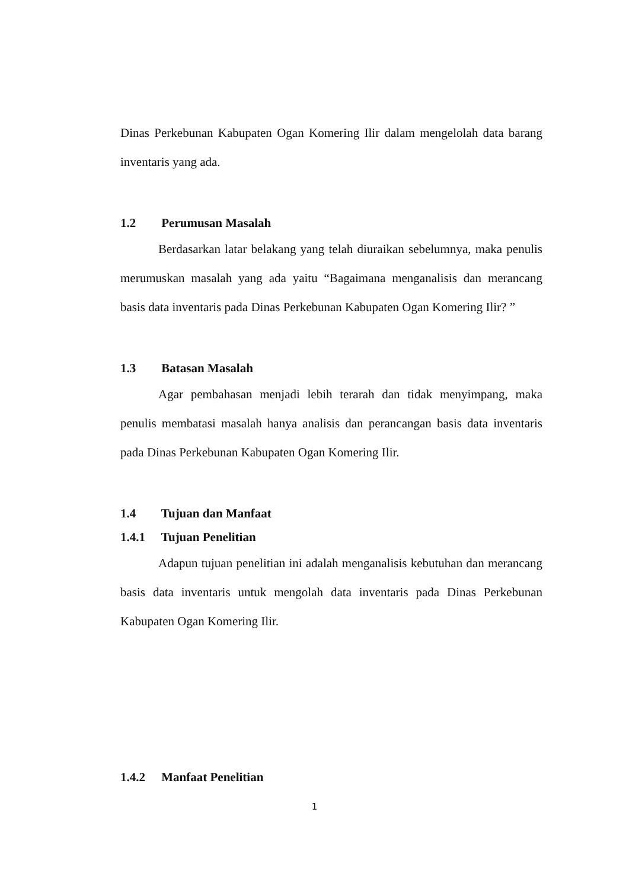Dinas Perkebunan Kabupaten Ogan Komering Ilir dalam mengelolah data barang inventaris yang ada.
1.2 Perumusan Masalah
Berdasarkan latar belakang yang telah diuraikan sebelumnya, maka penulis merumuskan masalah yang ada yaitu “Bagaimana menganalisis dan merancang basis data inventaris pada Dinas Perkebunan Kabupaten Ogan Komering Ilir? ”
1.3 Batasan Masalah
Agar pembahasan menjadi lebih terarah dan tidak menyimpang, maka penulis membatasi masalah hanya analisis dan perancangan basis data inventaris pada Dinas Perkebunan Kabupaten Ogan Komering Ilir.
1.4 Tujuan dan Manfaat
1.4.1 Tujuan Penelitian
Adapun tujuan penelitian ini adalah menganalisis kebutuhan dan merancang basis data inventaris untuk mengolah data inventaris pada Dinas Perkebunan Kabupaten Ogan Komering Ilir.
1.4.2 Manfaat Penelitian
1